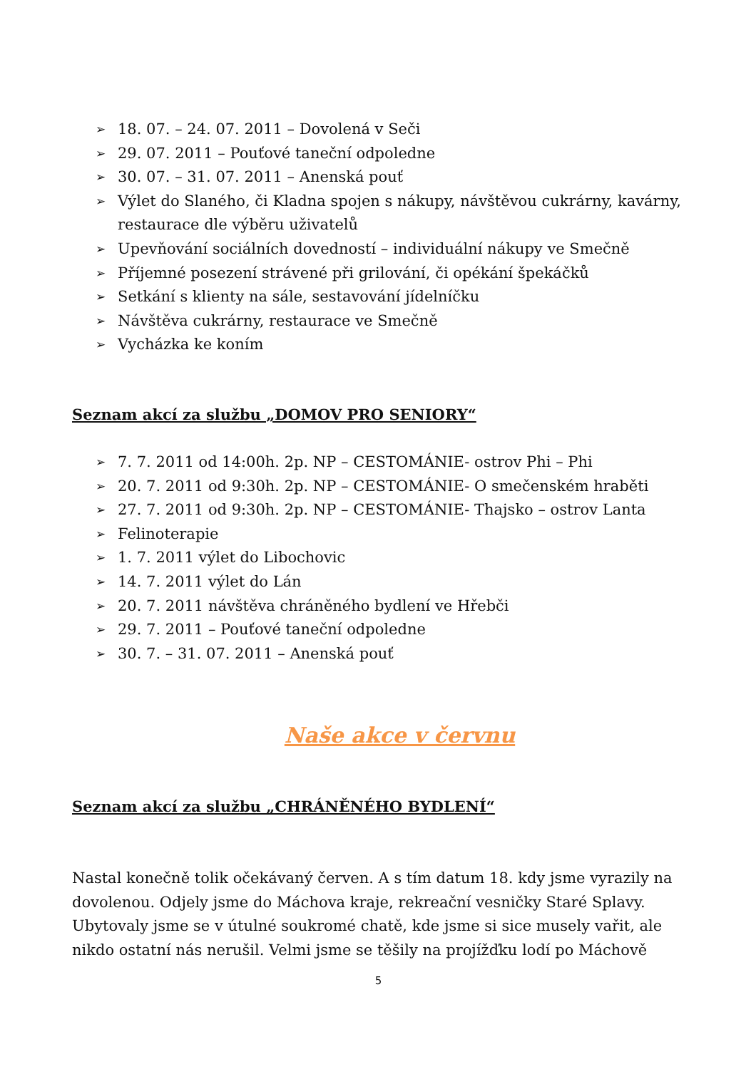➢ 18. 07. – 24. 07. 2011 – Dovolená v Seči
➢ 29. 07. 2011 – Pouťové taneční odpoledne
➢ 30. 07. – 31. 07. 2011 – Anenská pouť
➢ Výlet do Slaného, či Kladna spojen s nákupy, návštěvou cukrárny, kavárny, restaurace dle výběru uživatelů
➢ Upevňování sociálních dovedností – individuální nákupy ve Smečně
➢ Příjemné posezení strávené při grilování, či opékání špekáčků
➢ Setkání s klienty na sále, sestavování jídelníčku
➢ Návštěva cukrárny, restaurace ve Smečně
➢ Vycházka ke koním
Seznam akcí za službu „DOMOV PRO SENIORY“
➢ 7. 7. 2011 od 14:00h. 2p. NP – CESTOMÁNIE- ostrov Phi – Phi
➢ 20. 7. 2011 od 9:30h. 2p. NP – CESTOMÁNIE- O smečenském hraběti
➢ 27. 7. 2011 od 9:30h. 2p. NP – CESTOMÁNIE- Thajsko – ostrov Lanta
➢ Felinoterapie
➢ 1. 7. 2011 výlet do Libochovic
➢ 14. 7. 2011 výlet do Lán
➢ 20. 7. 2011 návštěva chráněného bydlení ve Hřebči
➢ 29. 7. 2011 – Pouťové taneční odpoledne
➢ 30. 7. – 31. 07. 2011 – Anenská pouť
Naše akce v červnu
Seznam akcí za službu „CHRÁNĚNÉHO BYDLENÍ“
Nastal konečně tolik očekávaný červen. A s tím datum 18. kdy jsme vyrazily na dovolenou. Odjely jsme do Máchova kraje, rekreační vesničky Staré Splavy. Ubytovaly jsme se v útulné soukromé chatě, kde jsme si sice musely vařit, ale nikdo ostatní nás nerušil. Velmi jsme se těšily na projížďku lodí po Máchově
5